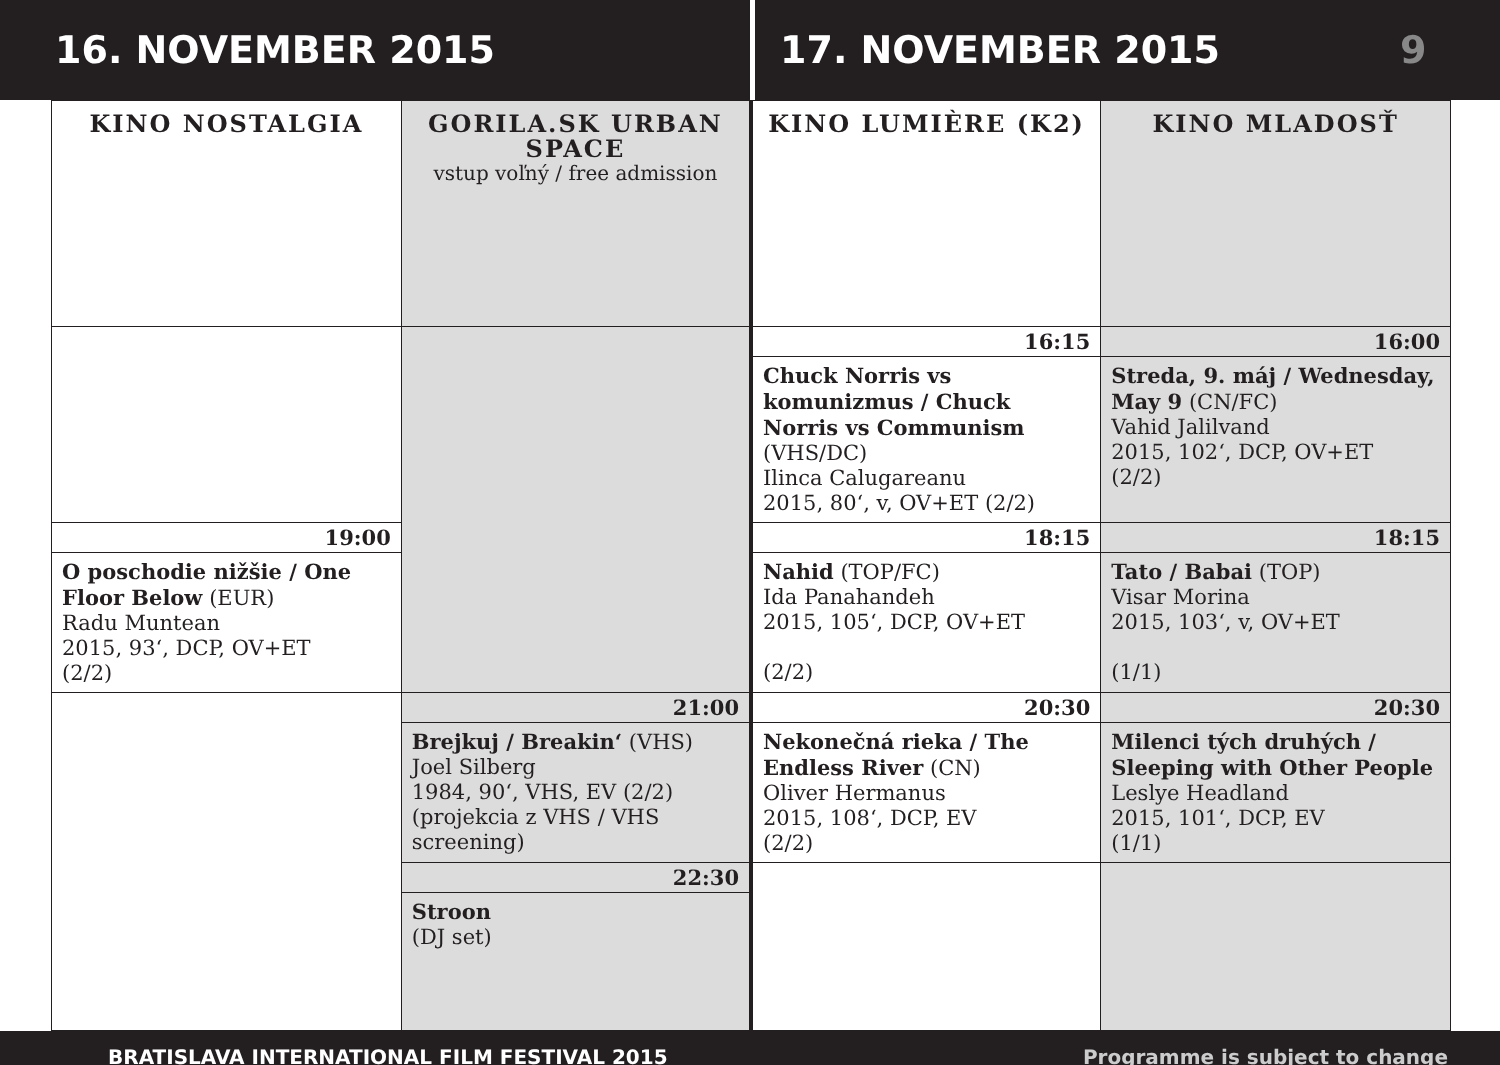16. NOVEMBER 2015 17. NOVEMBER 2015 9
| KINO NOSTALGIA | GORILA.SK URBAN SPACE vstup voľný / free admission | KINO LUMIÈRE (K2) | KINO MLADOSŤ |
| --- | --- | --- | --- |
| | | 16:15 | 16:00 |
| | | Chuck Norris vs komunizmus / Chuck Norris vs Communism (VHS/DC) Ilinca Calugareanu 2015, 80‘, v, OV+ET (2/2) | Streda, 9. máj / Wednesday, May 9 (CN/FC) Vahid Jalilvand 2015, 102‘, DCP, OV+ET (2/2) |
| 19:00 | | 18:15 | 18:15 |
| O poschodie nižšie / One Floor Below (EUR) Radu Muntean 2015, 93‘, DCP, OV+ET (2/2) | | Nahid (TOP/FC) Ida Panahandeh 2015, 105‘, DCP, OV+ET (2/2) | Tato / Babai (TOP) Visar Morina 2015, 103‘, v, OV+ET (1/1) |
| | 21:00 | 20:30 | 20:30 |
| | Brejkuj / Breakin‘ (VHS) Joel Silberg 1984, 90‘, VHS, EV (2/2) (projekcia z VHS / VHS screening) | Nekonečná rieka / The Endless River (CN) Oliver Hermanus 2015, 108‘, DCP, EV (2/2) | Milenci tých druhých / Sleeping with Other People Leslye Headland 2015, 101‘, DCP, EV (1/1) |
| | 22:30 | | |
| | Stroon (DJ set) | | |
BRATISLAVA INTERNATIONAL FILM FESTIVAL 2015 Programme is subject to change